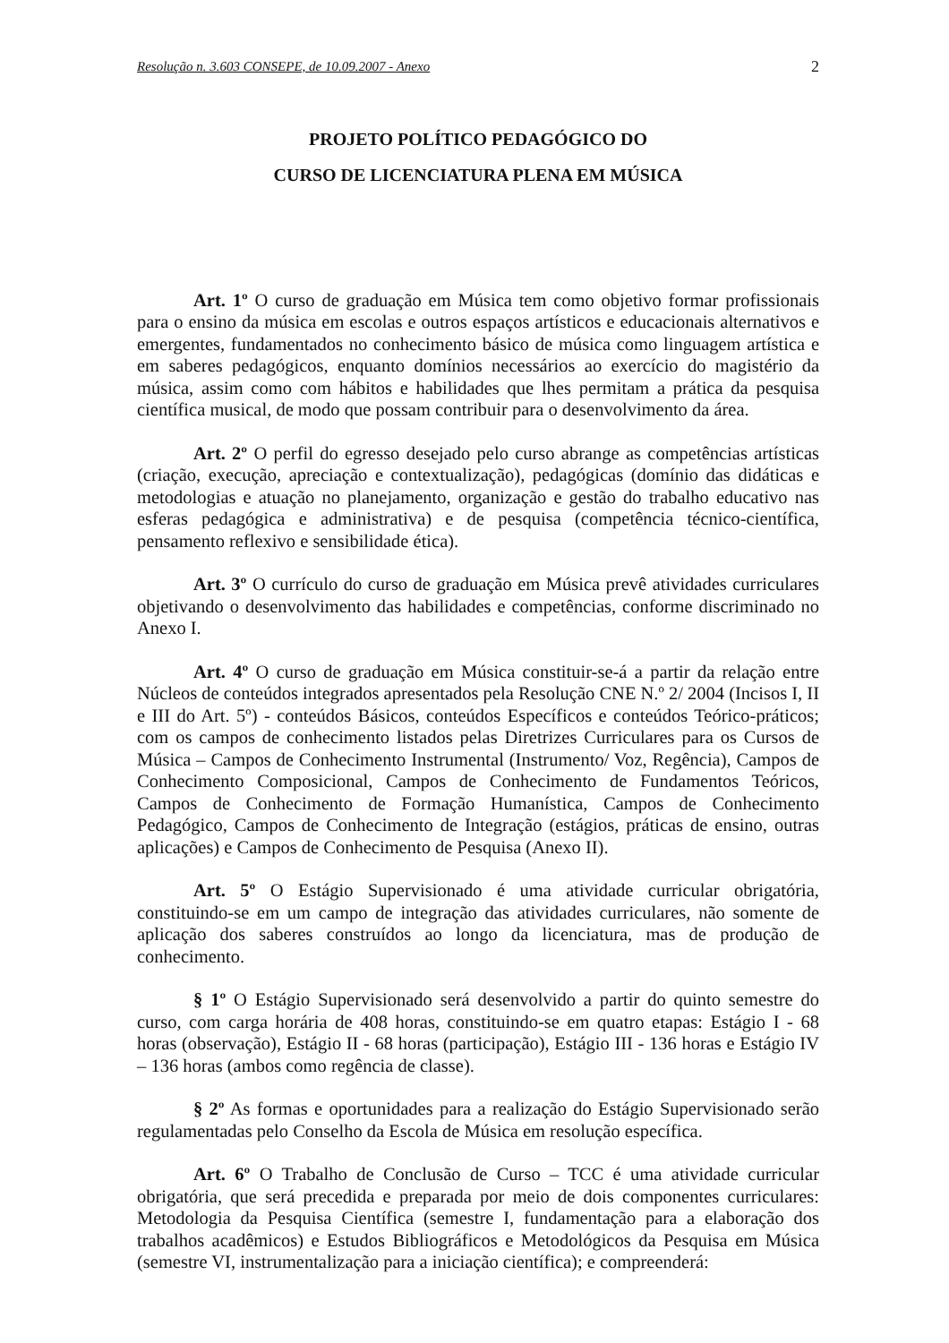Resolução n. 3.603 CONSEPE, de 10.09.2007 - Anexo 2
PROJETO POLÍTICO PEDAGÓGICO DO
CURSO DE LICENCIATURA PLENA EM MÚSICA
Art. 1º O curso de graduação em Música tem como objetivo formar profissionais para o ensino da música em escolas e outros espaços artísticos e educacionais alternativos e emergentes, fundamentados no conhecimento básico de música como linguagem artística e em saberes pedagógicos, enquanto domínios necessários ao exercício do magistério da música, assim como com hábitos e habilidades que lhes permitam a prática da pesquisa científica musical, de modo que possam contribuir para o desenvolvimento da área.
Art. 2º O perfil do egresso desejado pelo curso abrange as competências artísticas (criação, execução, apreciação e contextualização), pedagógicas (domínio das didáticas e metodologias e atuação no planejamento, organização e gestão do trabalho educativo nas esferas pedagógica e administrativa) e de pesquisa (competência técnico-científica, pensamento reflexivo e sensibilidade ética).
Art. 3º O currículo do curso de graduação em Música prevê atividades curriculares objetivando o desenvolvimento das habilidades e competências, conforme discriminado no Anexo I.
Art. 4º O curso de graduação em Música constituir-se-á a partir da relação entre Núcleos de conteúdos integrados apresentados pela Resolução CNE N.º 2/ 2004 (Incisos I, II e III do Art. 5º) - conteúdos Básicos, conteúdos Específicos e conteúdos Teórico-práticos; com os campos de conhecimento listados pelas Diretrizes Curriculares para os Cursos de Música – Campos de Conhecimento Instrumental (Instrumento/ Voz, Regência), Campos de Conhecimento Composicional, Campos de Conhecimento de Fundamentos Teóricos, Campos de Conhecimento de Formação Humanística, Campos de Conhecimento Pedagógico, Campos de Conhecimento de Integração (estágios, práticas de ensino, outras aplicações) e Campos de Conhecimento de Pesquisa (Anexo II).
Art. 5º O Estágio Supervisionado é uma atividade curricular obrigatória, constituindo-se em um campo de integração das atividades curriculares, não somente de aplicação dos saberes construídos ao longo da licenciatura, mas de produção de conhecimento.
§ 1º O Estágio Supervisionado será desenvolvido a partir do quinto semestre do curso, com carga horária de 408 horas, constituindo-se em quatro etapas: Estágio I - 68 horas (observação), Estágio II - 68 horas (participação), Estágio III - 136 horas e Estágio IV – 136 horas (ambos como regência de classe).
§ 2º As formas e oportunidades para a realização do Estágio Supervisionado serão regulamentadas pelo Conselho da Escola de Música em resolução específica.
Art. 6º O Trabalho de Conclusão de Curso – TCC é uma atividade curricular obrigatória, que será precedida e preparada por meio de dois componentes curriculares: Metodologia da Pesquisa Científica (semestre I, fundamentação para a elaboração dos trabalhos acadêmicos) e Estudos Bibliográficos e Metodológicos da Pesquisa em Música (semestre VI, instrumentalização para a iniciação científica); e compreenderá: